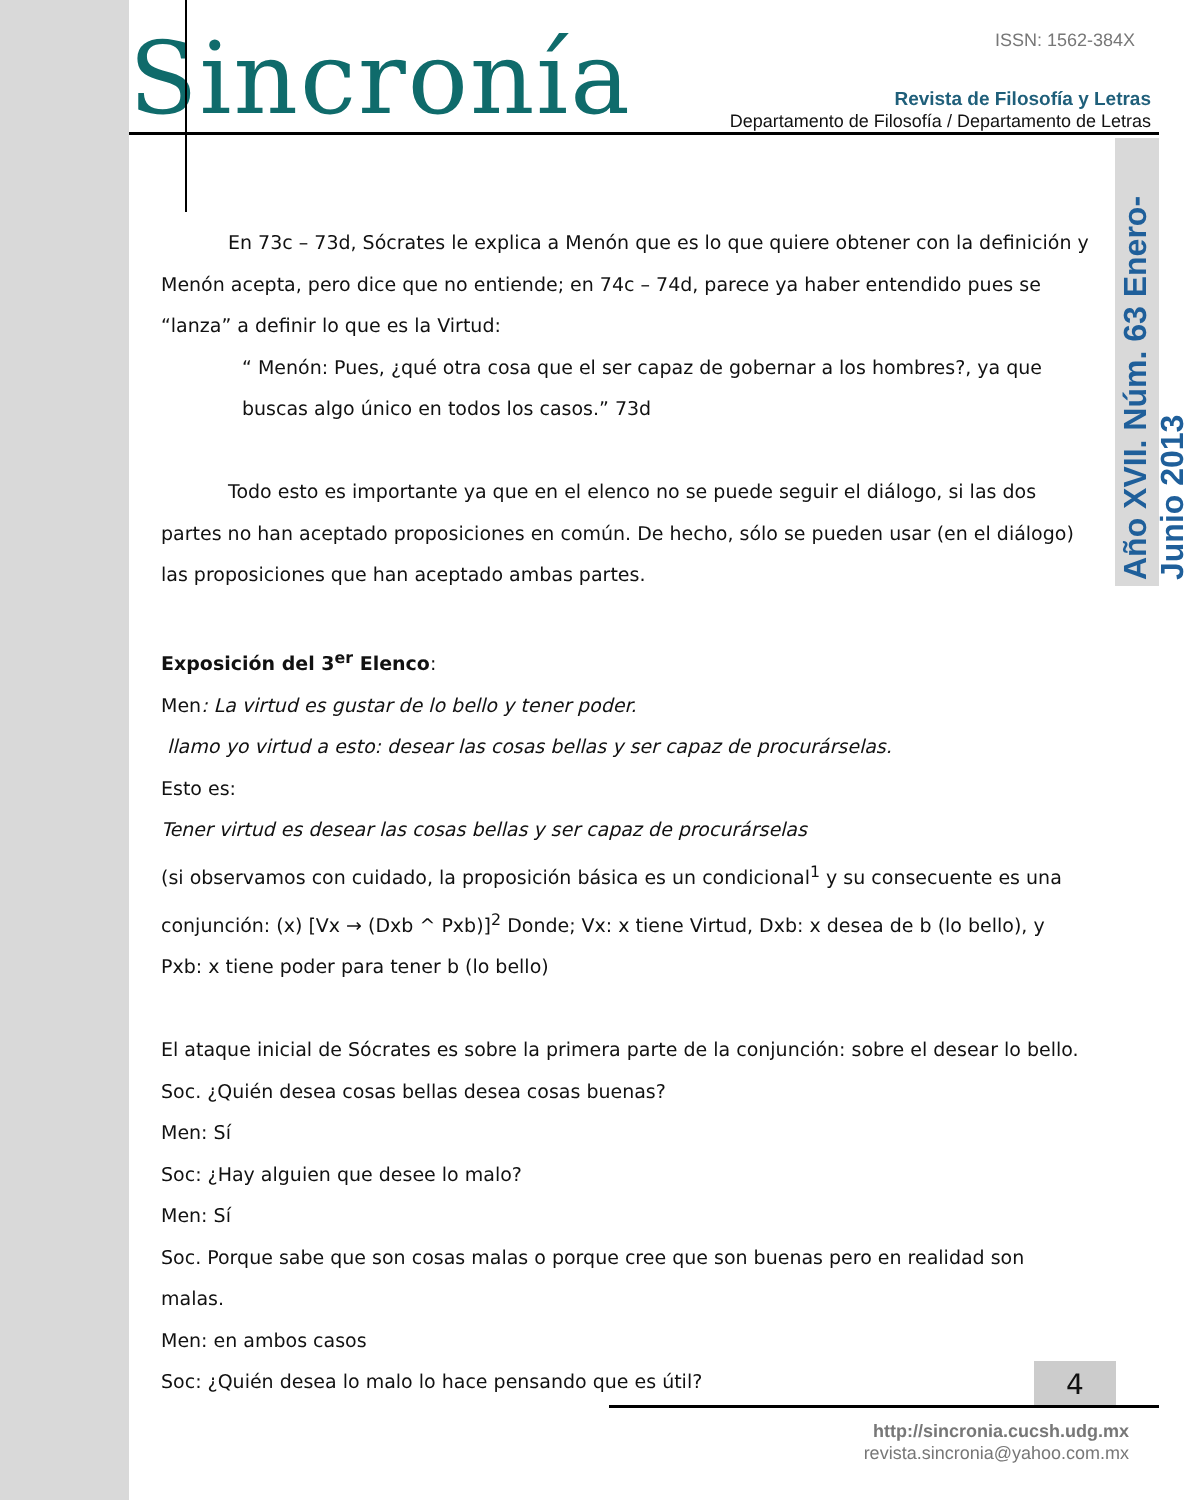Sincronía ISSN: 1562-384X
Revista de Filosofía y Letras
Departamento de Filosofía / Departamento de Letras
Año XVII. Núm. 63 Enero-Junio 2013
En 73c – 73d, Sócrates le explica a Menón que es lo que quiere obtener con la definición y Menón acepta, pero dice que no entiende; en 74c – 74d, parece ya haber entendido pues se “lanza” a definir lo que es la Virtud:
“ Menón: Pues, ¿qué otra cosa que el ser capaz de gobernar a los hombres?, ya que buscas algo único en todos los casos.” 73d
Todo esto es importante ya que en el elenco no se puede seguir el diálogo, si las dos partes no han aceptado proposiciones en común. De hecho, sólo se pueden usar (en el diálogo) las proposiciones que han aceptado ambas partes.
Exposición del 3<sup>er</sup> Elenco:
Men: La virtud es gustar de lo bello y tener poder.
llamo yo virtud a esto: desear las cosas bellas y ser capaz de procurárselas.
Esto es:
Tener virtud es desear las cosas bellas y ser capaz de procurárselas
(si observamos con cuidado, la proposición básica es un condicional<sup>1</sup> y su consecuente es una conjunción: (x) [Vx → (Dxb ^ Pxb)]<sup>2</sup> Donde; Vx: x tiene Virtud, Dxb: x desea de b (lo bello), y Pxb: x tiene poder para tener b (lo bello)
El ataque inicial de Sócrates es sobre la primera parte de la conjunción: sobre el desear lo bello.
Soc. ¿Quién desea cosas bellas desea cosas buenas?
Men: Sí
Soc: ¿Hay alguien que desee lo malo?
Men: Sí
Soc. Porque sabe que son cosas malas o porque cree que son buenas pero en realidad son malas.
Men: en ambos casos
Soc: ¿Quién desea lo malo lo hace pensando que es útil?
4
http://sincronia.cucsh.udg.mx
revista.sincronia@yahoo.com.mx